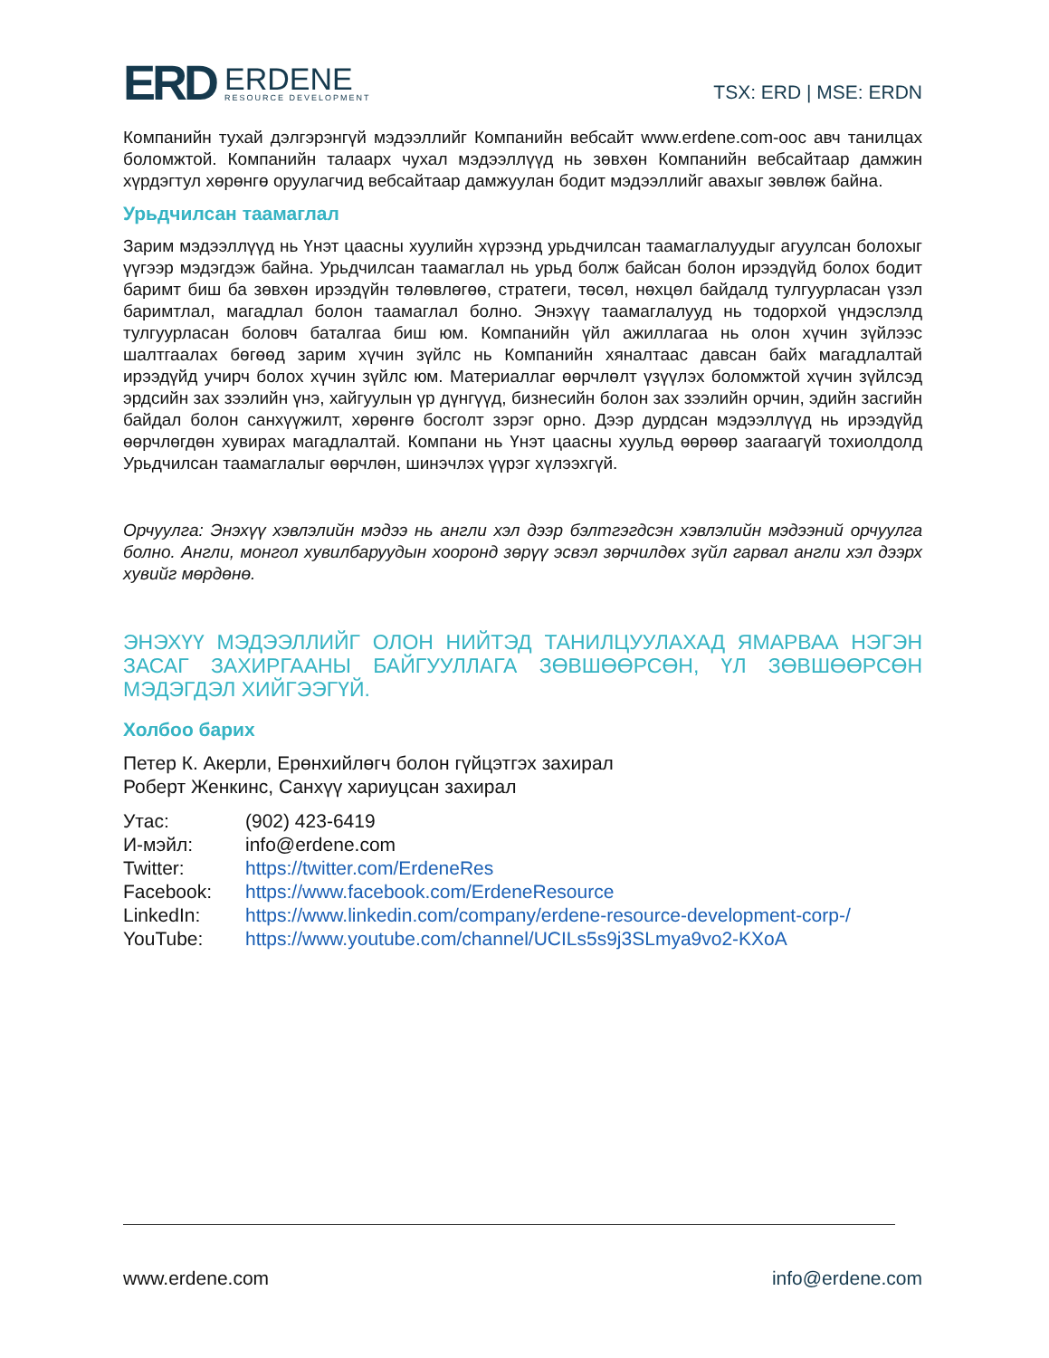ERD ERDENE
RESOURCE DEVELOPMENT
TSX: ERD | MSE: ERDN
Компанийн тухай дэлгэрэнгүй мэдээллийг Компанийн вебсайт www.erdene.com-оос авч танилцах боломжтой. Компанийн талаарх чухал мэдээллүүд нь зөвхөн Компанийн вебсайтаар дамжин хүрдэгтул хөрөнгө оруулагчид вебсайтаар дамжуулан бодит мэдээллийг авахыг зөвлөж байна.
Урьдчилсан таамаглал
Зарим мэдээллүүд нь Үнэт цаасны хуулийн хүрээнд урьдчилсан таамаглалуудыг агуулсан болохыг үүгээр мэдэгдэж байна. Урьдчилсан таамаглал нь урьд болж байсан болон ирээдүйд болох бодит баримт биш ба зөвхөн ирээдүйн төлөвлөгөө, стратеги, төсөл, нөхцөл байдалд тулгуурласан үзэл баримтлал, магадлал болон таамаглал болно. Энэхүү таамаглалууд нь тодорхой үндэслэлд тулгуурласан боловч баталгаа биш юм. Компанийн үйл ажиллагаа нь олон хүчин зүйлээс шалтгаалах бөгөөд зарим хүчин зүйлс нь Компанийн хяналтаас давсан байх магадлалтай ирээдүйд учирч болох хүчин зүйлс юм. Материаллаг өөрчлөлт үзүүлэх боломжтой хүчин зүйлсэд эрдсийн зах зээлийн үнэ, хайгуулын үр дүнгүүд, бизнесийн болон зах зээлийн орчин, эдийн засгийн байдал болон санхүүжилт, хөрөнгө босголт зэрэг орно. Дээр дурдсан мэдээллүүд нь ирээдүйд өөрчлөгдөн хувирах магадлалтай. Компани нь Үнэт цаасны хуульд өөрөөр заагаагүй тохиолдолд Урьдчилсан таамаглалыг өөрчлөн, шинэчлэх үүрэг хүлээхгүй.
Орчуулга: Энэхүү хэвлэлийн мэдээ нь англи хэл дээр бэлтгэгдсэн хэвлэлийн мэдээний орчуулга болно. Англи, монгол хувилбаруудын хооронд зөрүү эсвэл зөрчилдөх зүйл гарвал англи хэл дээрх хувийг мөрдөнө.
ЭНЭХҮҮ МЭДЭЭЛЛИЙГ ОЛОН НИЙТЭД ТАНИЛЦУУЛАХАД ЯМАРВАА НЭГЭН ЗАСАГ ЗАХИРГААНЫ БАЙГУУЛЛАГА ЗӨВШӨӨРСӨН, ҮЛ ЗӨВШӨӨРСӨН МЭДЭГДЭЛ ХИЙГЭЭГҮЙ.
Холбоо барих
Петер К. Акерли, Ерөнхийлөгч болон гүйцэтгэх захирал
Роберт Женкинс, Санхүү хариуцсан захирал
| Утас: | (902) 423-6419 |
| И-мэйл: | info@erdene.com |
| Twitter: | https://twitter.com/ErdeneRes |
| Facebook: | https://www.facebook.com/ErdeneResource |
| LinkedIn: | https://www.linkedin.com/company/erdene-resource-development-corp-/ |
| YouTube: | https://www.youtube.com/channel/UCILs5s9j3SLmya9vo2-KXoA |
www.erdene.com info@erdene.com